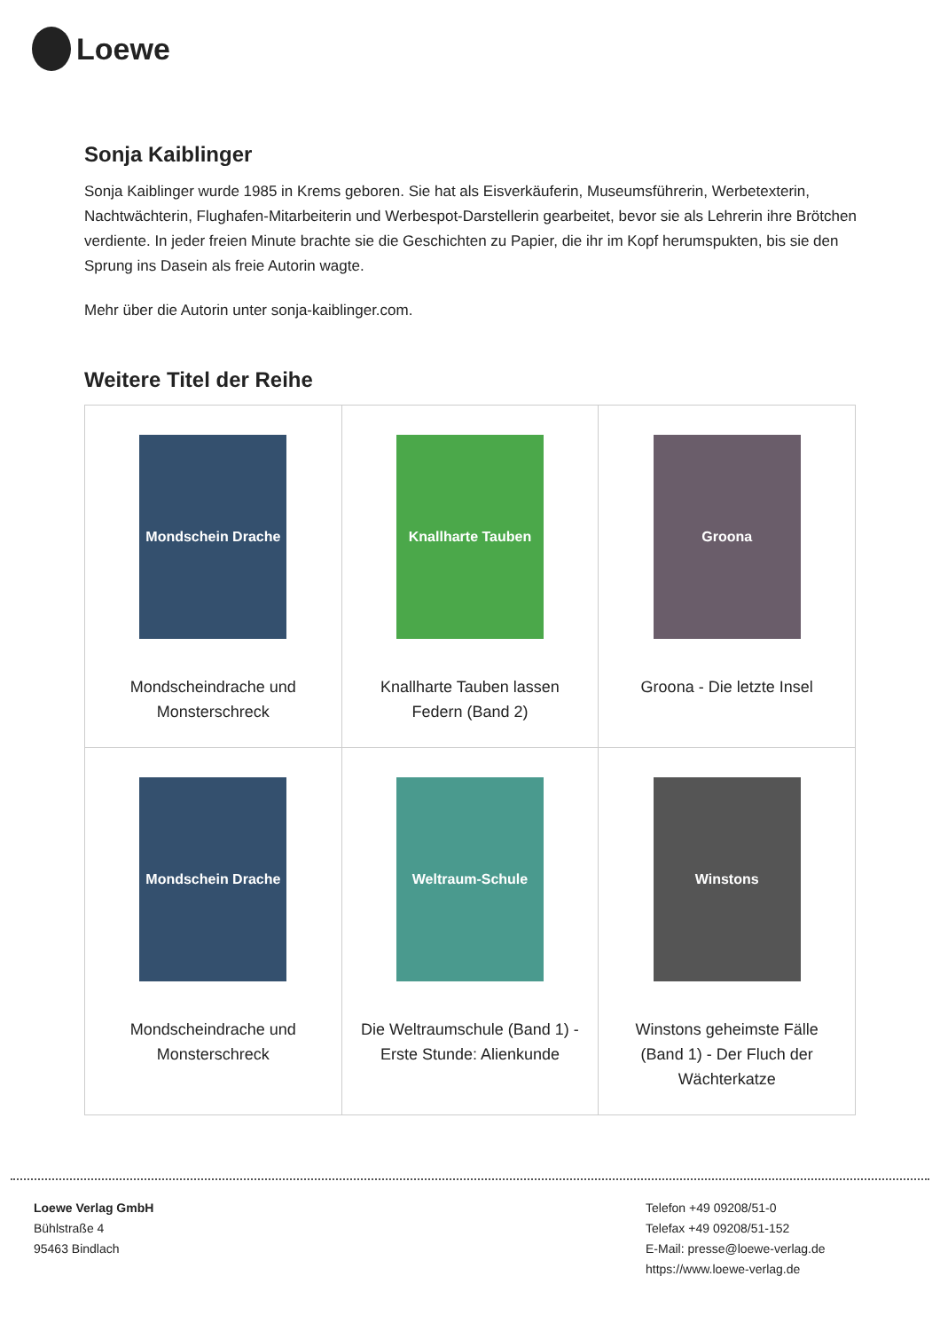Loewe
Sonja Kaiblinger
Sonja Kaiblinger wurde 1985 in Krems geboren. Sie hat als Eisverkäuferin, Museumsführerin, Werbetexterin, Nachtwächterin, Flughafen-Mitarbeiterin und Werbespot-Darstellerin gearbeitet, bevor sie als Lehrerin ihre Brötchen verdiente. In jeder freien Minute brachte sie die Geschichten zu Papier, die ihr im Kopf herumspukten, bis sie den Sprung ins Dasein als freie Autorin wagte.
Mehr über die Autorin unter sonja-kaiblinger.com.
Weitere Titel der Reihe
| Mondschein Drache Mondscheindrache und Monsterschreck | Knallharte Tauben Knallharte Tauben lassen Federn (Band 2) | Groona Groona - Die letzte Insel |
| Mondschein Drache Mondscheindrache und Monsterschreck | Weltraum-Schule Die Weltraumschule (Band 1) - Erste Stunde: Alienkunde | Winstons Winstons geheimste Fälle (Band 1) - Der Fluch der Wächterkatze |
Loewe Verlag GmbH
Bühlstraße 4
95463 Bindlach
Telefon +49 09208/51-0
Telefax +49 09208/51-152
E-Mail: presse@loewe-verlag.de
https://www.loewe-verlag.de